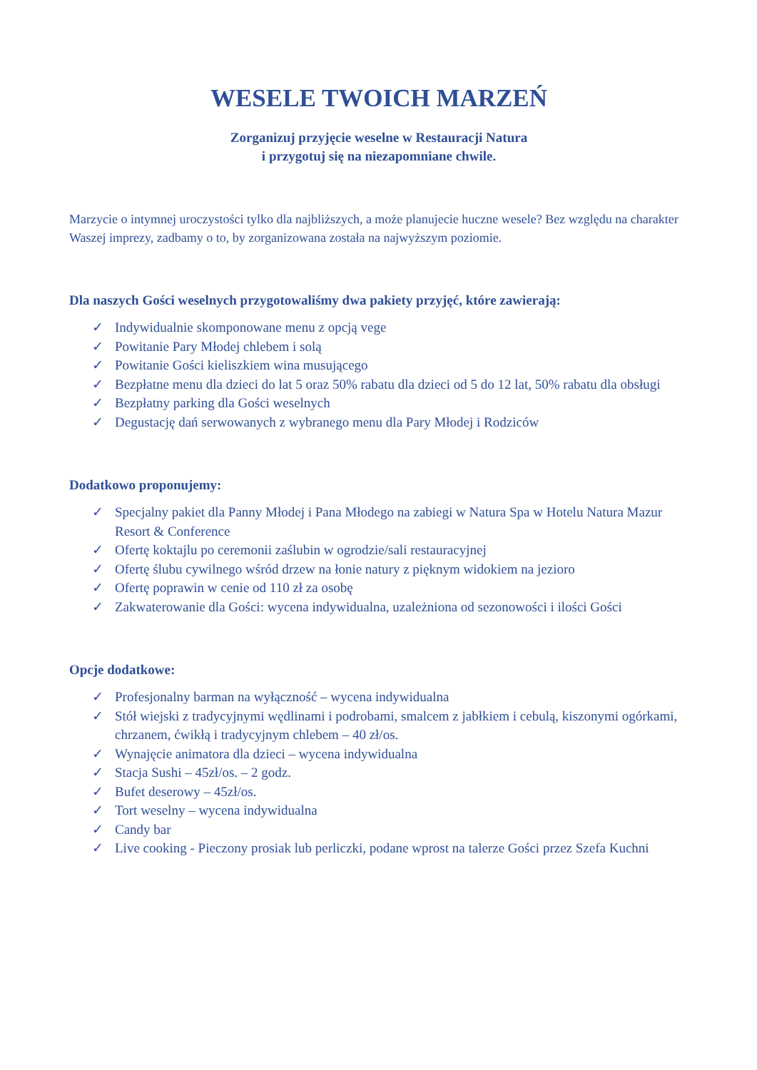WESELE TWOICH MARZEŃ
Zorganizuj przyjęcie weselne w Restauracji Natura
i przygotuj się na niezapomniane chwile.
Marzycie o intymnej uroczystości tylko dla najbliższych, a może planujecie huczne wesele? Bez względu na charakter Waszej imprezy, zadbamy o to, by zorganizowana została na najwyższym poziomie.
Dla naszych Gości weselnych przygotowaliśmy dwa pakiety przyjęć, które zawierają:
✓ Indywidualnie skomponowane menu z opcją vege
✓ Powitanie Pary Młodej chlebem i solą
✓ Powitanie Gości kieliszkiem wina musującego
✓ Bezpłatne menu dla dzieci do lat 5 oraz 50% rabatu dla dzieci od 5 do 12 lat, 50% rabatu dla obsługi
✓ Bezpłatny parking dla Gości weselnych
✓ Degustację dań serwowanych z wybranego menu dla Pary Młodej i Rodziców
Dodatkowo proponujemy:
✓ Specjalny pakiet dla Panny Młodej i Pana Młodego na zabiegi w Natura Spa w Hotelu Natura Mazur Resort & Conference
✓ Ofertę koktajlu po ceremonii zaślubin w ogrodzie/sali restauracyjnej
✓ Ofertę ślubu cywilnego wśród drzew na łonie natury z pięknym widokiem na jezioro
✓ Ofertę poprawin w cenie od 110 zł za osobę
✓ Zakwaterowanie dla Gości: wycena indywidualna, uzależniona od sezonowości i ilości Gości
Opcje dodatkowe:
✓ Profesjonalny barman na wyłączność – wycena indywidualna
✓ Stół wiejski z tradycyjnymi wędlinami i podrobami, smalcem z jabłkiem i cebulą, kiszonymi ogórkami, chrzanem, ćwikłą i tradycyjnym chlebem – 40 zł/os.
✓ Wynajęcie animatora dla dzieci – wycena indywidualna
✓ Stacja Sushi – 45zł/os. – 2 godz.
✓ Bufet deserowy – 45zł/os.
✓ Tort weselny – wycena indywidualna
✓ Candy bar
✓ Live cooking - Pieczony prosiak lub perliczki, podane wprost na talerze Gości przez Szefa Kuchni